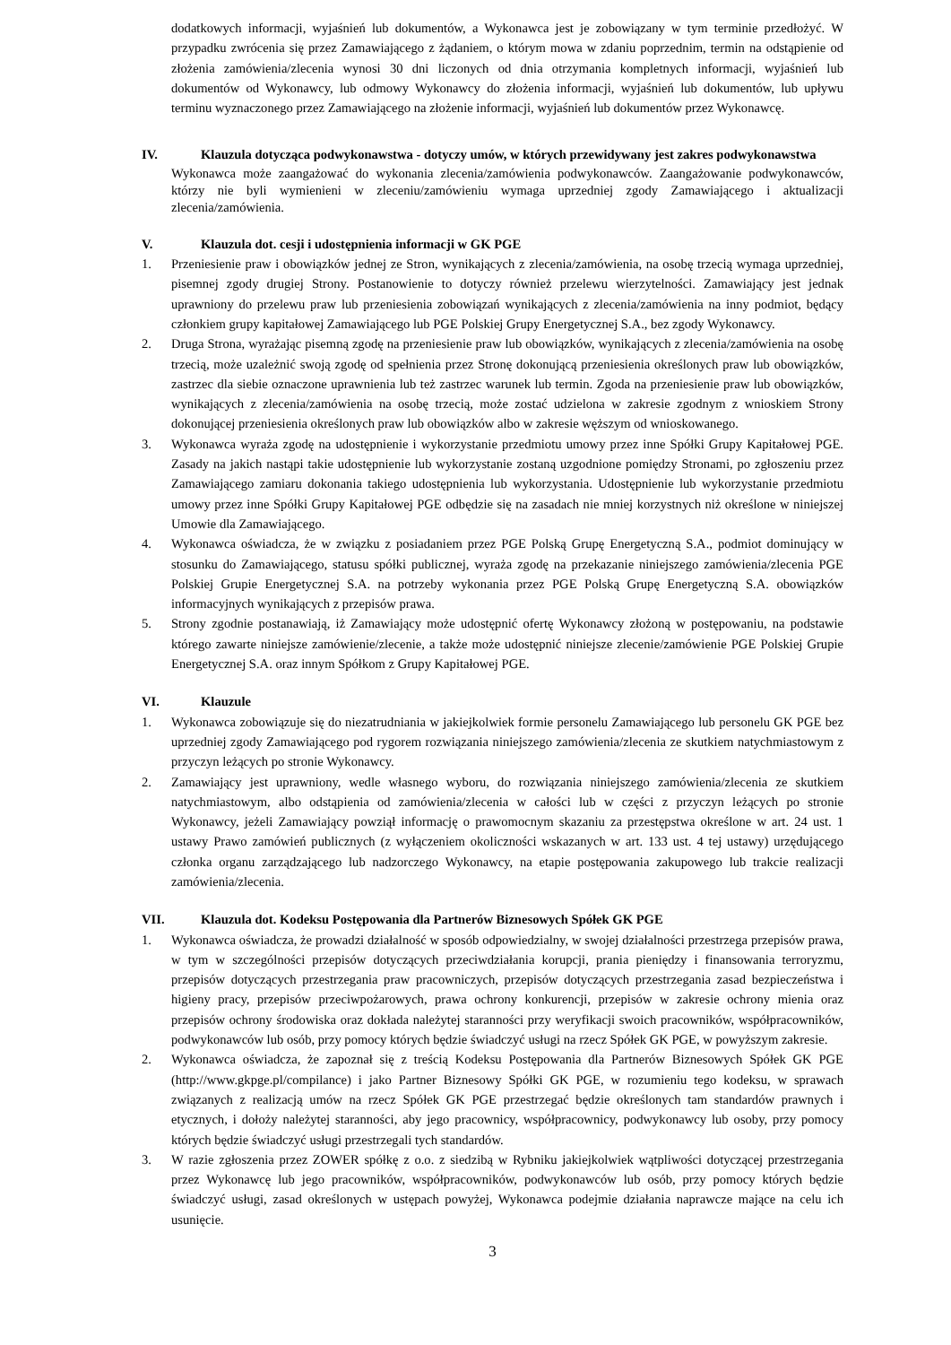dodatkowych informacji, wyjaśnień lub dokumentów, a Wykonawca jest je zobowiązany w tym terminie przedłożyć. W przypadku zwrócenia się przez Zamawiającego z żądaniem, o którym mowa w zdaniu poprzednim, termin na odstąpienie od złożenia zamówienia/zlecenia wynosi 30 dni liczonych od dnia otrzymania kompletnych informacji, wyjaśnień lub dokumentów od Wykonawcy, lub odmowy Wykonawcy do złożenia informacji, wyjaśnień lub dokumentów, lub upływu terminu wyznaczonego przez Zamawiającego na złożenie informacji, wyjaśnień lub dokumentów przez Wykonawcę.
IV. Klauzula dotycząca podwykonawstwa - dotyczy umów, w których przewidywany jest zakres podwykonawstwa
Wykonawca może zaangażować do wykonania zlecenia/zamówienia podwykonawców. Zaangażowanie podwykonawców, którzy nie byli wymienieni w zleceniu/zamówieniu wymaga uprzedniej zgody Zamawiającego i aktualizacji zlecenia/zamówienia.
V. Klauzula dot. cesji i udostępnienia informacji w GK PGE
1. Przeniesienie praw i obowiązków jednej ze Stron, wynikających z zlecenia/zamówienia, na osobę trzecią wymaga uprzedniej, pisemnej zgody drugiej Strony. Postanowienie to dotyczy również przelewu wierzytelności. Zamawiający jest jednak uprawniony do przelewu praw lub przeniesienia zobowiązań wynikających z zlecenia/zamówienia na inny podmiot, będący członkiem grupy kapitałowej Zamawiającego lub PGE Polskiej Grupy Energetycznej S.A., bez zgody Wykonawcy.
2. Druga Strona, wyrażając pisemną zgodę na przeniesienie praw lub obowiązków, wynikających z zlecenia/zamówienia na osobę trzecią, może uzależnić swoją zgodę od spełnienia przez Stronę dokonującą przeniesienia określonych praw lub obowiązków, zastrzec dla siebie oznaczone uprawnienia lub też zastrzec warunek lub termin. Zgoda na przeniesienie praw lub obowiązków, wynikających z zlecenia/zamówienia na osobę trzecią, może zostać udzielona w zakresie zgodnym z wnioskiem Strony dokonującej przeniesienia określonych praw lub obowiązków albo w zakresie węższym od wnioskowanego.
3. Wykonawca wyraża zgodę na udostępnienie i wykorzystanie przedmiotu umowy przez inne Spółki Grupy Kapitałowej PGE. Zasady na jakich nastąpi takie udostępnienie lub wykorzystanie zostaną uzgodnione pomiędzy Stronami, po zgłoszeniu przez Zamawiającego zamiaru dokonania takiego udostępnienia lub wykorzystania. Udostępnienie lub wykorzystanie przedmiotu umowy przez inne Spółki Grupy Kapitałowej PGE odbędzie się na zasadach nie mniej korzystnych niż określone w niniejszej Umowie dla Zamawiającego.
4. Wykonawca oświadcza, że w związku z posiadaniem przez PGE Polską Grupę Energetyczną S.A., podmiot dominujący w stosunku do Zamawiającego, statusu spółki publicznej, wyraża zgodę na przekazanie niniejszego zamówienia/zlecenia PGE Polskiej Grupie Energetycznej S.A. na potrzeby wykonania przez PGE Polską Grupę Energetyczną S.A. obowiązków informacyjnych wynikających z przepisów prawa.
5. Strony zgodnie postanawiają, iż Zamawiający może udostępnić ofertę Wykonawcy złożoną w postępowaniu, na podstawie którego zawarte niniejsze zamówienie/zlecenie, a także może udostępnić niniejsze zlecenie/zamówienie PGE Polskiej Grupie Energetycznej S.A. oraz innym Spółkom z Grupy Kapitałowej PGE.
VI. Klauzule
1. Wykonawca zobowiązuje się do niezatrudniania w jakiejkolwiek formie personelu Zamawiającego lub personelu GK PGE bez uprzedniej zgody Zamawiającego pod rygorem rozwiązania niniejszego zamówienia/zlecenia ze skutkiem natychmiastowym z przyczyn leżących po stronie Wykonawcy.
2. Zamawiający jest uprawniony, wedle własnego wyboru, do rozwiązania niniejszego zamówienia/zlecenia ze skutkiem natychmiastowym, albo odstąpienia od zamówienia/zlecenia w całości lub w części z przyczyn leżących po stronie Wykonawcy, jeżeli Zamawiający powziął informację o prawomocnym skazaniu za przestępstwa określone w art. 24 ust. 1 ustawy Prawo zamówień publicznych (z wyłączeniem okoliczności wskazanych w art. 133 ust. 4 tej ustawy) urzędującego członka organu zarządzającego lub nadzorczego Wykonawcy, na etapie postępowania zakupowego lub trakcie realizacji zamówienia/zlecenia.
VII. Klauzula dot. Kodeksu Postępowania dla Partnerów Biznesowych Spółek GK PGE
1. Wykonawca oświadcza, że prowadzi działalność w sposób odpowiedzialny, w swojej działalności przestrzega przepisów prawa, w tym w szczególności przepisów dotyczących przeciwdziałania korupcji, prania pieniędzy i finansowania terroryzmu, przepisów dotyczących przestrzegania praw pracowniczych, przepisów dotyczących przestrzegania zasad bezpieczeństwa i higieny pracy, przepisów przeciwpożarowych, prawa ochrony konkurencji, przepisów w zakresie ochrony mienia oraz przepisów ochrony środowiska oraz dokłada należytej staranności przy weryfikacji swoich pracowników, współpracowników, podwykonawców lub osób, przy pomocy których będzie świadczyć usługi na rzecz Spółek GK PGE, w powyższym zakresie.
2. Wykonawca oświadcza, że zapoznał się z treścią Kodeksu Postępowania dla Partnerów Biznesowych Spółek GK PGE (http://www.gkpge.pl/compilance) i jako Partner Biznesowy Spółki GK PGE, w rozumieniu tego kodeksu, w sprawach związanych z realizacją umów na rzecz Spółek GK PGE przestrzegać będzie określonych tam standardów prawnych i etycznych, i dołoży należytej staranności, aby jego pracownicy, współpracownicy, podwykonawcy lub osoby, przy pomocy których będzie świadczyć usługi przestrzegali tych standardów.
3. W razie zgłoszenia przez ZOWER spółkę z o.o. z siedzibą w Rybniku jakiejkolwiek wątpliwości dotyczącej przestrzegania przez Wykonawcę lub jego pracowników, współpracowników, podwykonawców lub osób, przy pomocy których będzie świadczyć usługi, zasad określonych w ustępach powyżej, Wykonawca podejmie działania naprawcze mające na celu ich usunięcie.
3